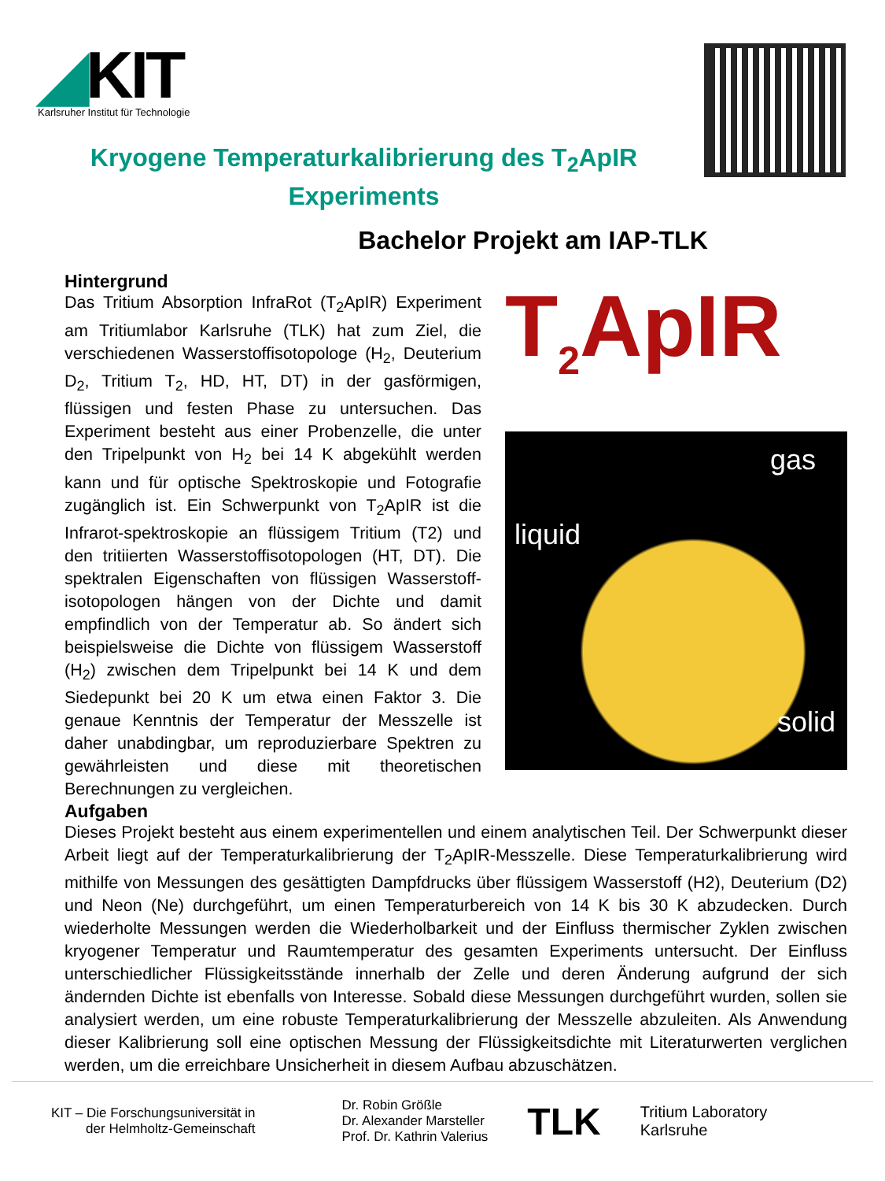◢KIT
Karlsruher Institut für Technologie
Kryogene Temperaturkalibrierung des T<sub>2</sub>ApIR Experiments
Bachelor Projekt am IAP-TLK
Hintergrund
Das Tritium Absorption InfraRot (T<sub>2</sub>ApIR) Experiment am Tritiumlabor Karlsruhe (TLK) hat zum Ziel, die verschiedenen Wasserstoffisotopologe (H<sub>2</sub>, Deuterium D<sub>2</sub>, Tritium T<sub>2</sub>, HD, HT, DT) in der gasförmigen, flüssigen und festen Phase zu untersuchen. Das Experiment besteht aus einer Probenzelle, die unter den Tripelpunkt von H<sub>2</sub> bei 14 K abgekühlt werden kann und für optische Spektroskopie und Fotografie zugänglich ist. Ein Schwerpunkt von T<sub>2</sub>ApIR ist die Infrarot-spektroskopie an flüssigem Tritium (T2) und den tritiierten Wasserstoffisotopologen (HT, DT). Die spektralen Eigenschaften von flüssigen Wasserstoff-isotopologen hängen von der Dichte und damit empfindlich von der Temperatur ab. So ändert sich beispielsweise die Dichte von flüssigem Wasserstoff (H<sub>2</sub>) zwischen dem Tripelpunkt bei 14 K und dem Siedepunkt bei 20 K um etwa einen Faktor 3. Die genaue Kenntnis der Temperatur der Messzelle ist daher unabdingbar, um reproduzierbare Spektren zu gewährleisten und diese mit theoretischen Berechnungen zu vergleichen.
T<sub>2</sub>ApIR
gas
liquid
solid
Aufgaben
Dieses Projekt besteht aus einem experimentellen und einem analytischen Teil. Der Schwerpunkt dieser Arbeit liegt auf der Temperaturkalibrierung der T<sub>2</sub>ApIR-Messzelle. Diese Temperaturkalibrierung wird mithilfe von Messungen des gesättigten Dampfdrucks über flüssigem Wasserstoff (H2), Deuterium (D2) und Neon (Ne) durchgeführt, um einen Temperaturbereich von 14 K bis 30 K abzudecken. Durch wiederholte Messungen werden die Wiederholbarkeit und der Einfluss thermischer Zyklen zwischen kryogener Temperatur und Raumtemperatur des gesamten Experiments untersucht. Der Einfluss unterschiedlicher Flüssigkeitsstände innerhalb der Zelle und deren Änderung aufgrund der sich ändernden Dichte ist ebenfalls von Interesse. Sobald diese Messungen durchgeführt wurden, sollen sie analysiert werden, um eine robuste Temperaturkalibrierung der Messzelle abzuleiten. Als Anwendung dieser Kalibrierung soll eine optischen Messung der Flüssigkeitsdichte mit Literaturwerten verglichen werden, um die erreichbare Unsicherheit in diesem Aufbau abzuschätzen.
KIT – Die Forschungsuniversität in
der Helmholtz-Gemeinschaft
Dr. Robin Größle
Dr. Alexander Marsteller
Prof. Dr. Kathrin Valerius
TLK
Tritium Laboratory
Karlsruhe